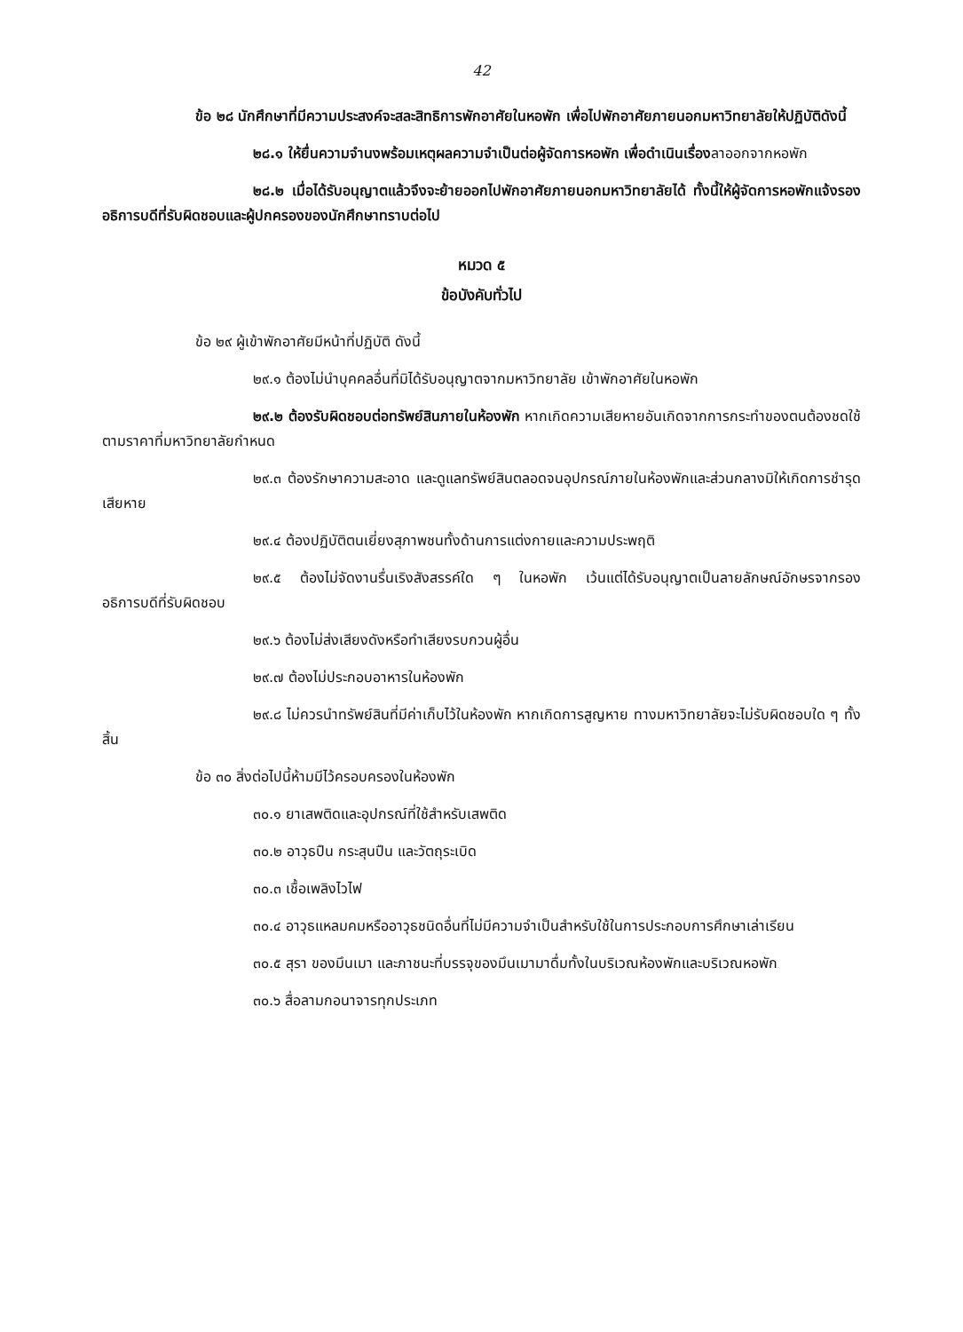42
ข้อ ๒๘ นักศึกษาที่มีความประสงค์จะสละสิทธิการพักอาศัยในหอพัก เพื่อไปพักอาศัยภายนอกมหาวิทยาลัยให้ปฏิบัติดังนี้
๒๘.๑ ให้ยื่นความจำนงพร้อมเหตุผลความจำเป็นต่อผู้จัดการหอพัก เพื่อดำเนินเรื่องลาออกจากหอพัก
๒๘.๒ เมื่อได้รับอนุญาตแล้วจึงจะย้ายออกไปพักอาศัยภายนอกมหาวิทยาลัยได้ ทั้งนี้ให้ผู้จัดการหอพักแจ้งรองอธิการบดีที่รับผิดชอบและผู้ปกครองของนักศึกษาทราบต่อไป
หมวด ๕
ข้อบังคับทั่วไป
ข้อ ๒๙ ผู้เข้าพักอาศัยมีหน้าที่ปฏิบัติ ดังนี้
๒๙.๑ ต้องไม่นำบุคคลอื่นที่มิได้รับอนุญาตจากมหาวิทยาลัย เข้าพักอาศัยในหอพัก
๒๙.๒ ต้องรับผิดชอบต่อทรัพย์สินภายในห้องพัก หากเกิดความเสียหายอันเกิดจากการกระทำของตนต้องชดใช้ตามราคาที่มหาวิทยาลัยกำหนด
๒๙.๓ ต้องรักษาความสะอาด และดูแลทรัพย์สินตลอดจนอุปกรณ์ภายในห้องพักและส่วนกลางมิให้เกิดการชำรุดเสียหาย
๒๙.๔ ต้องปฏิบัติตนเยี่ยงสุภาพชนทั้งด้านการแต่งกายและความประพฤติ
๒๙.๕ ต้องไม่จัดงานรื่นเริงสังสรรค์ใด ๆ ในหอพัก เว้นแต่ได้รับอนุญาตเป็นลายลักษณ์อักษรจากรองอธิการบดีที่รับผิดชอบ
๒๙.๖ ต้องไม่ส่งเสียงดังหรือทำเสียงรบกวนผู้อื่น
๒๙.๗ ต้องไม่ประกอบอาหารในห้องพัก
๒๙.๘ ไม่ควรนำทรัพย์สินที่มีค่าเก็บไว้ในห้องพัก หากเกิดการสูญหาย ทางมหาวิทยาลัยจะไม่รับผิดชอบใด ๆ ทั้งสิ้น
ข้อ ๓๐ สิ่งต่อไปนี้ห้ามมีไว้ครอบครองในห้องพัก
๓๐.๑ ยาเสพติดและอุปกรณ์ที่ใช้สำหรับเสพติด
๓๐.๒ อาวุธปืน กระสุนปืน และวัตถุระเบิด
๓๐.๓ เชื้อเพลิงไวไฟ
๓๐.๔ อาวุธแหลมคมหรืออาวุธชนิดอื่นที่ไม่มีความจำเป็นสำหรับใช้ในการประกอบการศึกษาเล่าเรียน
๓๐.๕ สุรา ของมึนเมา และภาชนะที่บรรจุของมึนเมามาดื่มทั้งในบริเวณห้องพักและบริเวณหอพัก
๓๐.๖ สื่อลามกอนาจารทุกประเภท